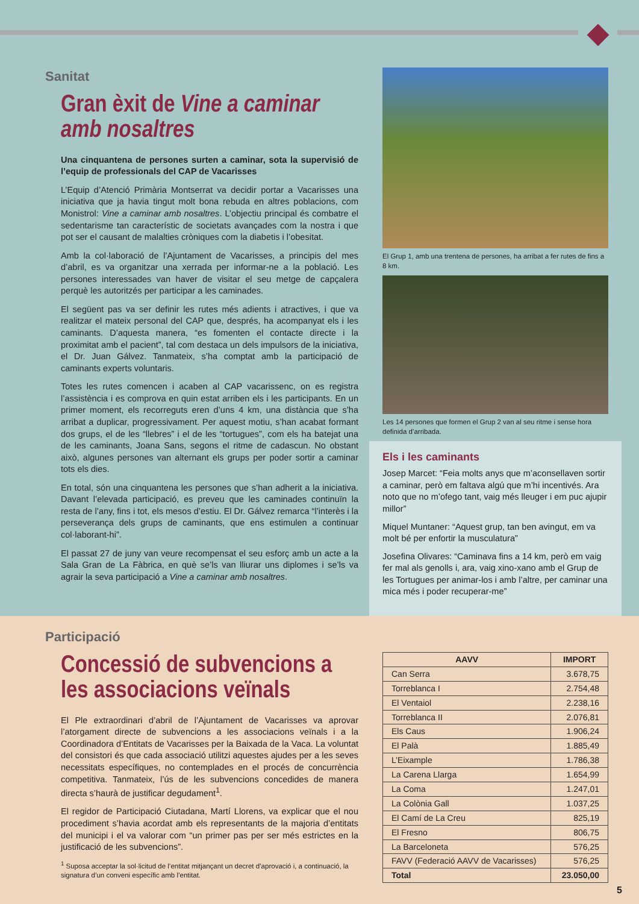Sanitat
Gran èxit de Vine a caminar amb nosaltres
Una cinquantena de persones surten a caminar, sota la supervisió de l’equip de professionals del CAP de Vacarisses
L’Equip d’Atenció Primària Montserrat va decidir portar a Vacarisses una iniciativa que ja havia tingut molt bona rebuda en altres poblacions, com Monistrol: Vine a caminar amb nosaltres. L’objectiu principal és combatre el sedentarisme tan característic de societats avançades com la nostra i que pot ser el causant de malalties cròniques com la diabetis i l’obesitat.
Amb la col·laboració de l’Ajuntament de Vacarisses, a principis del mes d’abril, es va organitzar una xerrada per informar-ne a la població. Les persones interessades van haver de visitar el seu metge de capçalera perquè les autoritzés per participar a les caminades.
El següent pas va ser definir les rutes més adients i atractives, i que va realitzar el mateix personal del CAP que, després, ha acompanyat els i les caminants. D’aquesta manera, “es fomenten el contacte directe i la proximitat amb el pacient”, tal com destaca un dels impulsors de la iniciativa, el Dr. Juan Gálvez. Tanmateix, s’ha comptat amb la participació de caminants experts voluntaris.
Totes les rutes comencen i acaben al CAP vacarissenc, on es registra l’assistència i es comprova en quin estat arriben els i les participants. En un primer moment, els recorreguts eren d’uns 4 km, una distància que s’ha arribat a duplicar, progressivament. Per aquest motiu, s’han acabat formant dos grups, el de les “llebres” i el de les “tortugues”, com els ha batejat una de les caminants, Joana Sans, segons el ritme de cadascun. No obstant això, algunes persones van alternant els grups per poder sortir a caminar tots els dies.
En total, són una cinquantena les persones que s’han adherit a la iniciativa. Davant l’elevada participació, es preveu que les caminades continuïn la resta de l’any, fins i tot, els mesos d’estiu. El Dr. Gálvez remarca “l’interès i la perseverança dels grups de caminants, que ens estimulen a continuar col·laborant-hi”.
El passat 27 de juny van veure recompensat el seu esforç amb un acte a la Sala Gran de La Fàbrica, en què se’ls van lliurar uns diplomes i se’ls va agrair la seva participació a Vine a caminar amb nosaltres.
El Grup 1, amb una trentena de persones, ha arribat a fer rutes de fins a 8 km.
Les 14 persones que formen el Grup 2 van al seu ritme i sense hora definida d’arribada.
Els i les caminants
Josep Marcet: “Feia molts anys que m’aconsellaven sortir a caminar, però em faltava algú que m’hi incentivés. Ara noto que no m’ofego tant, vaig més lleuger i em puc ajupir millor”
Miquel Muntaner: “Aquest grup, tan ben avingut, em va molt bé per enfortir la musculatura”
Josefina Olivares: “Caminava fins a 14 km, però em vaig fer mal als genolls i, ara, vaig xino-xano amb el Grup de les Tortugues per animar-los i amb l’altre, per caminar una mica més i poder recuperar-me”
Participació
Concessió de subvencions a les associacions veïnals
El Ple extraordinari d’abril de l’Ajuntament de Vacarisses va aprovar l’atorgament directe de subvencions a les associacions veïnals i a la Coordinadora d’Entitats de Vacarisses per la Baixada de la Vaca. La voluntat del consistori és que cada associació utilitzi aquestes ajudes per a les seves necessitats específiques, no contemplades en el procés de concurrència competitiva. Tanmateix, l’ús de les subvencions concedides de manera directa s’haurà de justificar degudament<sup>1</sup>.
El regidor de Participació Ciutadana, Martí Llorens, va explicar que el nou procediment s’havia acordat amb els representants de la majoria d’entitats del municipi i el va valorar com “un primer pas per ser més estrictes en la justificació de les subvencions”.
<sup>1</sup> Suposa acceptar la sol·licitud de l’entitat mitjançant un decret d’aprovació i, a continuació, la signatura d’un conveni específic amb l’entitat.
| AAVV | IMPORT |
| --- | --- |
| Can Serra | 3.678,75 |
| Torreblanca I | 2.754,48 |
| El Ventaiol | 2.238,16 |
| Torreblanca II | 2.076,81 |
| Els Caus | 1.906,24 |
| El Palà | 1.885,49 |
| L’Eixample | 1.786,38 |
| La Carena Llarga | 1.654,99 |
| La Coma | 1.247,01 |
| La Colònia Gall | 1.037,25 |
| El Camí de La Creu | 825,19 |
| El Fresno | 806,75 |
| La Barceloneta | 576,25 |
| FAVV (Federació AAVV de Vacarisses) | 576,25 |
| Total | 23.050,00 |
5